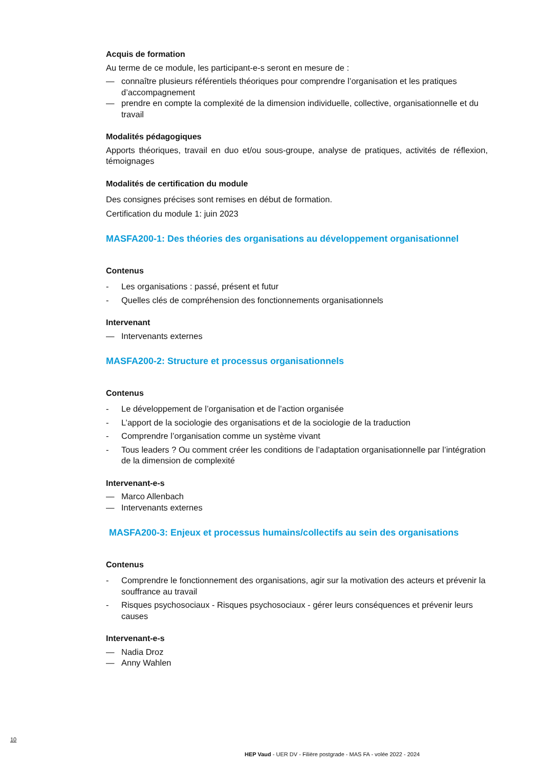Acquis de formation
Au terme de ce module, les participant-e-s seront en mesure de :
— connaître plusieurs référentiels théoriques pour comprendre l’organisation et les pratiques d’accompagnement
— prendre en compte la complexité de la dimension individuelle, collective, organisationnelle et du travail
Modalités pédagogiques
Apports théoriques, travail en duo et/ou sous-groupe, analyse de pratiques, activités de réflexion, témoignages
Modalités de certification du module
Des consignes précises sont remises en début de formation.
Certification du module 1: juin 2023
MASFA200-1: Des théories des organisations au développement organisationnel
Contenus
- Les organisations : passé, présent et futur
- Quelles clés de compréhension des fonctionnements organisationnels
Intervenant
— Intervenants externes
MASFA200-2: Structure et processus organisationnels
Contenus
- Le développement de l’organisation et de l’action organisée
- L’apport de la sociologie des organisations et de la sociologie de la traduction
- Comprendre l’organisation comme un système vivant
- Tous leaders ? Ou comment créer les conditions de l’adaptation organisationnelle par l’intégration de la dimension de complexité
Intervenant-e-s
— Marco Allenbach
— Intervenants externes
MASFA200-3: Enjeux et processus humains/collectifs au sein des organisations
Contenus
- Comprendre le fonctionnement des organisations, agir sur la motivation des acteurs et prévenir la souffrance au travail
- Risques psychosociaux - Risques psychosociaux - gérer leurs conséquences et prévenir leurs causes
Intervenant-e-s
— Nadia Droz
— Anny Wahlen
10
HEP Vaud - UER DV - Filière postgrade - MAS FA - volée 2022 - 2024